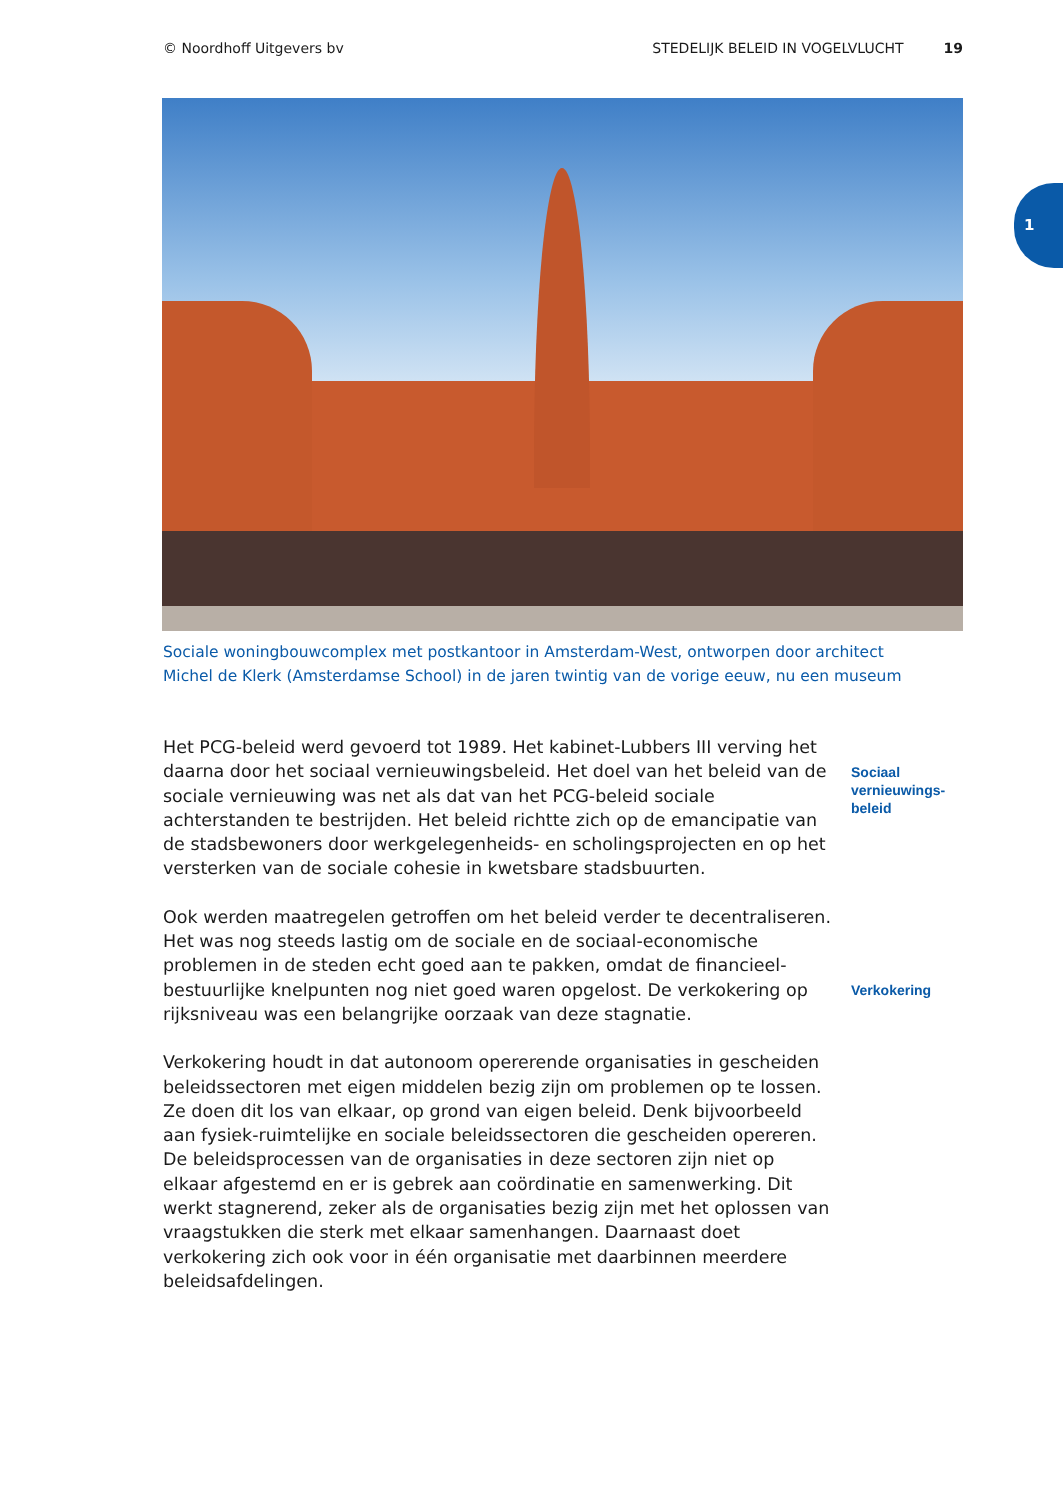© Noordhoff Uitgevers bv STEDELIJK BELEID IN VOGELVLUCHT 19
1
Sociale woningbouwcomplex met postkantoor in Amsterdam-West, ontworpen door architect
Michel de Klerk (Amsterdamse School) in de jaren twintig van de vorige eeuw, nu een museum
Het PCG-beleid werd gevoerd tot 1989. Het kabinet-Lubbers III verving het daarna door het sociaal vernieuwingsbeleid. Het doel van het beleid van de sociale vernieuwing was net als dat van het PCG-beleid sociale achterstanden te bestrijden. Het beleid richtte zich op de emancipatie van de stadsbewoners door werkgelegenheids- en scholingsprojecten en op het versterken van de sociale cohesie in kwetsbare stadsbuurten.
Sociaal
vernieuwings-
beleid
Ook werden maatregelen getroffen om het beleid verder te decentraliseren. Het was nog steeds lastig om de sociale en de sociaal-economische problemen in de steden echt goed aan te pakken, omdat de financieel-bestuurlijke knelpunten nog niet goed waren opgelost. De verkokering op rijksniveau was een belangrijke oorzaak van deze stagnatie.
Verkokering
Verkokering houdt in dat autonoom opererende organisaties in gescheiden beleidssectoren met eigen middelen bezig zijn om problemen op te lossen. Ze doen dit los van elkaar, op grond van eigen beleid. Denk bijvoorbeeld aan fysiek-ruimtelijke en sociale beleidssectoren die gescheiden opereren. De beleidsprocessen van de organisaties in deze sectoren zijn niet op elkaar afgestemd en er is gebrek aan coördinatie en samenwerking. Dit werkt stagnerend, zeker als de organisaties bezig zijn met het oplossen van vraagstukken die sterk met elkaar samenhangen. Daarnaast doet verkokering zich ook voor in één organisatie met daarbinnen meerdere beleidsafdelingen.